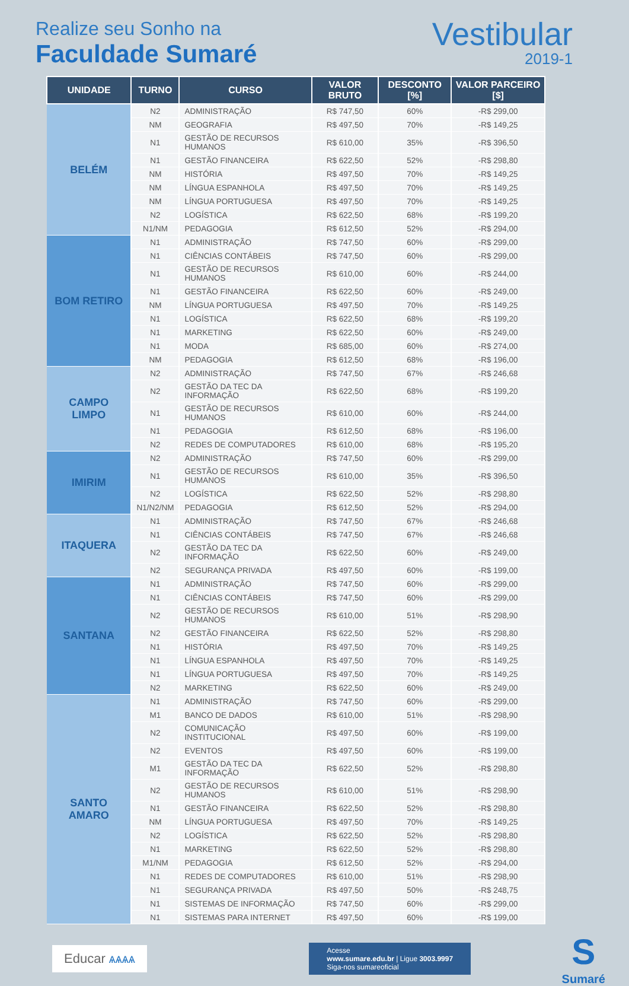Realize seu Sonho na
Faculdade Sumaré
Vestibular
2019-1
| UNIDADE | TURNO | CURSO | VALOR BRUTO | DESCONTO [%] | VALOR PARCEIRO [$] |
| --- | --- | --- | --- | --- | --- |
| BELÉM | N2 | ADMINISTRAÇÃO | R$ 747,50 | 60% | -R$ 299,00 |
| | NM | GEOGRAFIA | R$ 497,50 | 70% | -R$ 149,25 |
| | N1 | GESTÃO DE RECURSOS HUMANOS | R$ 610,00 | 35% | -R$ 396,50 |
| | N1 | GESTÃO FINANCEIRA | R$ 622,50 | 52% | -R$ 298,80 |
| | NM | HISTÓRIA | R$ 497,50 | 70% | -R$ 149,25 |
| | NM | LÍNGUA ESPANHOLA | R$ 497,50 | 70% | -R$ 149,25 |
| | NM | LÍNGUA PORTUGUESA | R$ 497,50 | 70% | -R$ 149,25 |
| | N2 | LOGÍSTICA | R$ 622,50 | 68% | -R$ 199,20 |
| | N1/NM | PEDAGOGIA | R$ 612,50 | 52% | -R$ 294,00 |
| BOM RETIRO | N1 | ADMINISTRAÇÃO | R$ 747,50 | 60% | -R$ 299,00 |
| | N1 | CIÊNCIAS CONTÁBEIS | R$ 747,50 | 60% | -R$ 299,00 |
| | N1 | GESTÃO DE RECURSOS HUMANOS | R$ 610,00 | 60% | -R$ 244,00 |
| | N1 | GESTÃO FINANCEIRA | R$ 622,50 | 60% | -R$ 249,00 |
| | NM | LÍNGUA PORTUGUESA | R$ 497,50 | 70% | -R$ 149,25 |
| | N1 | LOGÍSTICA | R$ 622,50 | 68% | -R$ 199,20 |
| | N1 | MARKETING | R$ 622,50 | 60% | -R$ 249,00 |
| | N1 | MODA | R$ 685,00 | 60% | -R$ 274,00 |
| | NM | PEDAGOGIA | R$ 612,50 | 68% | -R$ 196,00 |
| CAMPO LIMPO | N2 | ADMINISTRAÇÃO | R$ 747,50 | 67% | -R$ 246,68 |
| | N2 | GESTÃO DA TEC DA INFORMAÇÃO | R$ 622,50 | 68% | -R$ 199,20 |
| | N1 | GESTÃO DE RECURSOS HUMANOS | R$ 610,00 | 60% | -R$ 244,00 |
| | N1 | PEDAGOGIA | R$ 612,50 | 68% | -R$ 196,00 |
| | N2 | REDES DE COMPUTADORES | R$ 610,00 | 68% | -R$ 195,20 |
| IMIRIM | N2 | ADMINISTRAÇÃO | R$ 747,50 | 60% | -R$ 299,00 |
| | N1 | GESTÃO DE RECURSOS HUMANOS | R$ 610,00 | 35% | -R$ 396,50 |
| | N2 | LOGÍSTICA | R$ 622,50 | 52% | -R$ 298,80 |
| | N1/N2/NM | PEDAGOGIA | R$ 612,50 | 52% | -R$ 294,00 |
| ITAQUERA | N1 | ADMINISTRAÇÃO | R$ 747,50 | 67% | -R$ 246,68 |
| | N1 | CIÊNCIAS CONTÁBEIS | R$ 747,50 | 67% | -R$ 246,68 |
| | N2 | GESTÃO DA TEC DA INFORMAÇÃO | R$ 622,50 | 60% | -R$ 249,00 |
| | N2 | SEGURANÇA PRIVADA | R$ 497,50 | 60% | -R$ 199,00 |
| SANTANA | N1 | ADMINISTRAÇÃO | R$ 747,50 | 60% | -R$ 299,00 |
| | N1 | CIÊNCIAS CONTÁBEIS | R$ 747,50 | 60% | -R$ 299,00 |
| | N2 | GESTÃO DE RECURSOS HUMANOS | R$ 610,00 | 51% | -R$ 298,90 |
| | N2 | GESTÃO FINANCEIRA | R$ 622,50 | 52% | -R$ 298,80 |
| | N1 | HISTÓRIA | R$ 497,50 | 70% | -R$ 149,25 |
| | N1 | LÍNGUA ESPANHOLA | R$ 497,50 | 70% | -R$ 149,25 |
| | N1 | LÍNGUA PORTUGUESA | R$ 497,50 | 70% | -R$ 149,25 |
| | N2 | MARKETING | R$ 622,50 | 60% | -R$ 249,00 |
| SANTO AMARO | N1 | ADMINISTRAÇÃO | R$ 747,50 | 60% | -R$ 299,00 |
| | M1 | BANCO DE DADOS | R$ 610,00 | 51% | -R$ 298,90 |
| | N2 | COMUNICAÇÃO INSTITUCIONAL | R$ 497,50 | 60% | -R$ 199,00 |
| | N2 | EVENTOS | R$ 497,50 | 60% | -R$ 199,00 |
| | M1 | GESTÃO DA TEC DA INFORMAÇÃO | R$ 622,50 | 52% | -R$ 298,80 |
| | N2 | GESTÃO DE RECURSOS HUMANOS | R$ 610,00 | 51% | -R$ 298,90 |
| | N1 | GESTÃO FINANCEIRA | R$ 622,50 | 52% | -R$ 298,80 |
| | NM | LÍNGUA PORTUGUESA | R$ 497,50 | 70% | -R$ 149,25 |
| | N2 | LOGÍSTICA | R$ 622,50 | 52% | -R$ 298,80 |
| | N1 | MARKETING | R$ 622,50 | 52% | -R$ 298,80 |
| | M1/NM | PEDAGOGIA | R$ 612,50 | 52% | -R$ 294,00 |
| | N1 | REDES DE COMPUTADORES | R$ 610,00 | 51% | -R$ 298,90 |
| | N1 | SEGURANÇA PRIVADA | R$ 497,50 | 50% | -R$ 248,75 |
| | N1 | SISTEMAS DE INFORMAÇÃO | R$ 747,50 | 60% | -R$ 299,00 |
| | N1 | SISTEMAS PARA INTERNET | R$ 497,50 | 60% | -R$ 199,00 |
Educar ѧѧѧѧ
Acesse
www.sumare.edu.br | Ligue 3003.9997
Siga-nos sumareoficial
S
Sumaré